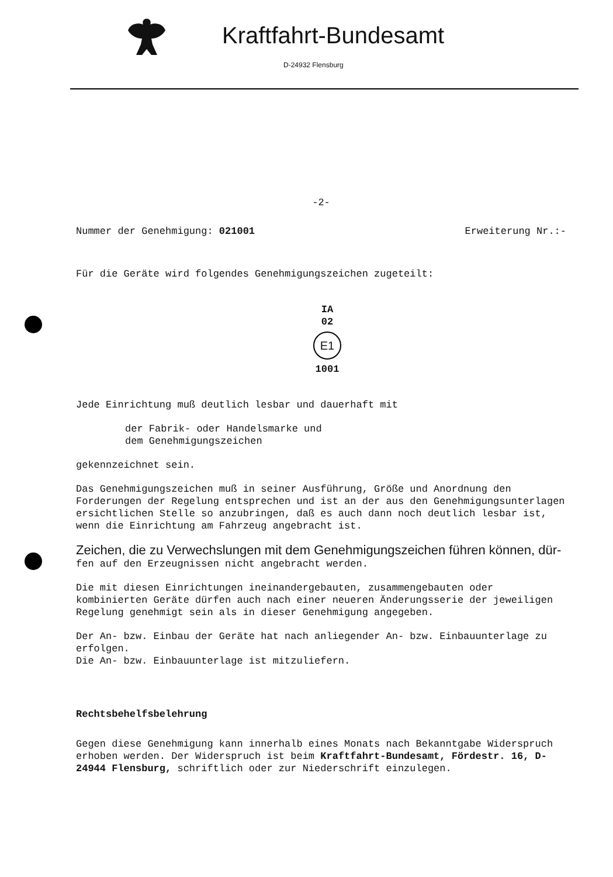Kraftfahrt-Bundesamt
D-24932 Flensburg
-2-
Nummer der Genehmigung: 021001 Erweiterung Nr.:-
Für die Geräte wird folgendes Genehmigungszeichen zugeteilt:
IA
02
E1
1001
Jede Einrichtung muß deutlich lesbar und dauerhaft mit
der Fabrik- oder Handelsmarke und
dem Genehmigungszeichen
gekennzeichnet sein.
Das Genehmigungszeichen muß in seiner Ausführung, Größe und Anordnung den Forderungen der Regelung entsprechen und ist an der aus den Genehmigungsunterlagen ersichtlichen Stelle so anzubringen, daß es auch dann noch deutlich lesbar ist, wenn die Einrichtung am Fahrzeug angebracht ist.
Zeichen, die zu Verwechslungen mit dem Genehmigungszeichen führen können, dür-
fen auf den Erzeugnissen nicht angebracht werden.
Die mit diesen Einrichtungen ineinandergebauten, zusammengebauten oder kombinierten Geräte dürfen auch nach einer neueren Änderungsserie der jeweiligen Regelung genehmigt sein als in dieser Genehmigung angegeben.
Der An- bzw. Einbau der Geräte hat nach anliegender An- bzw. Einbauunterlage zu erfolgen.
Die An- bzw. Einbauunterlage ist mitzuliefern.
Rechtsbehelfsbelehrung
Gegen diese Genehmigung kann innerhalb eines Monats nach Bekanntgabe Widerspruch erhoben werden. Der Widerspruch ist beim Kraftfahrt-Bundesamt, Fördestr. 16, D-24944 Flensburg, schriftlich oder zur Niederschrift einzulegen.